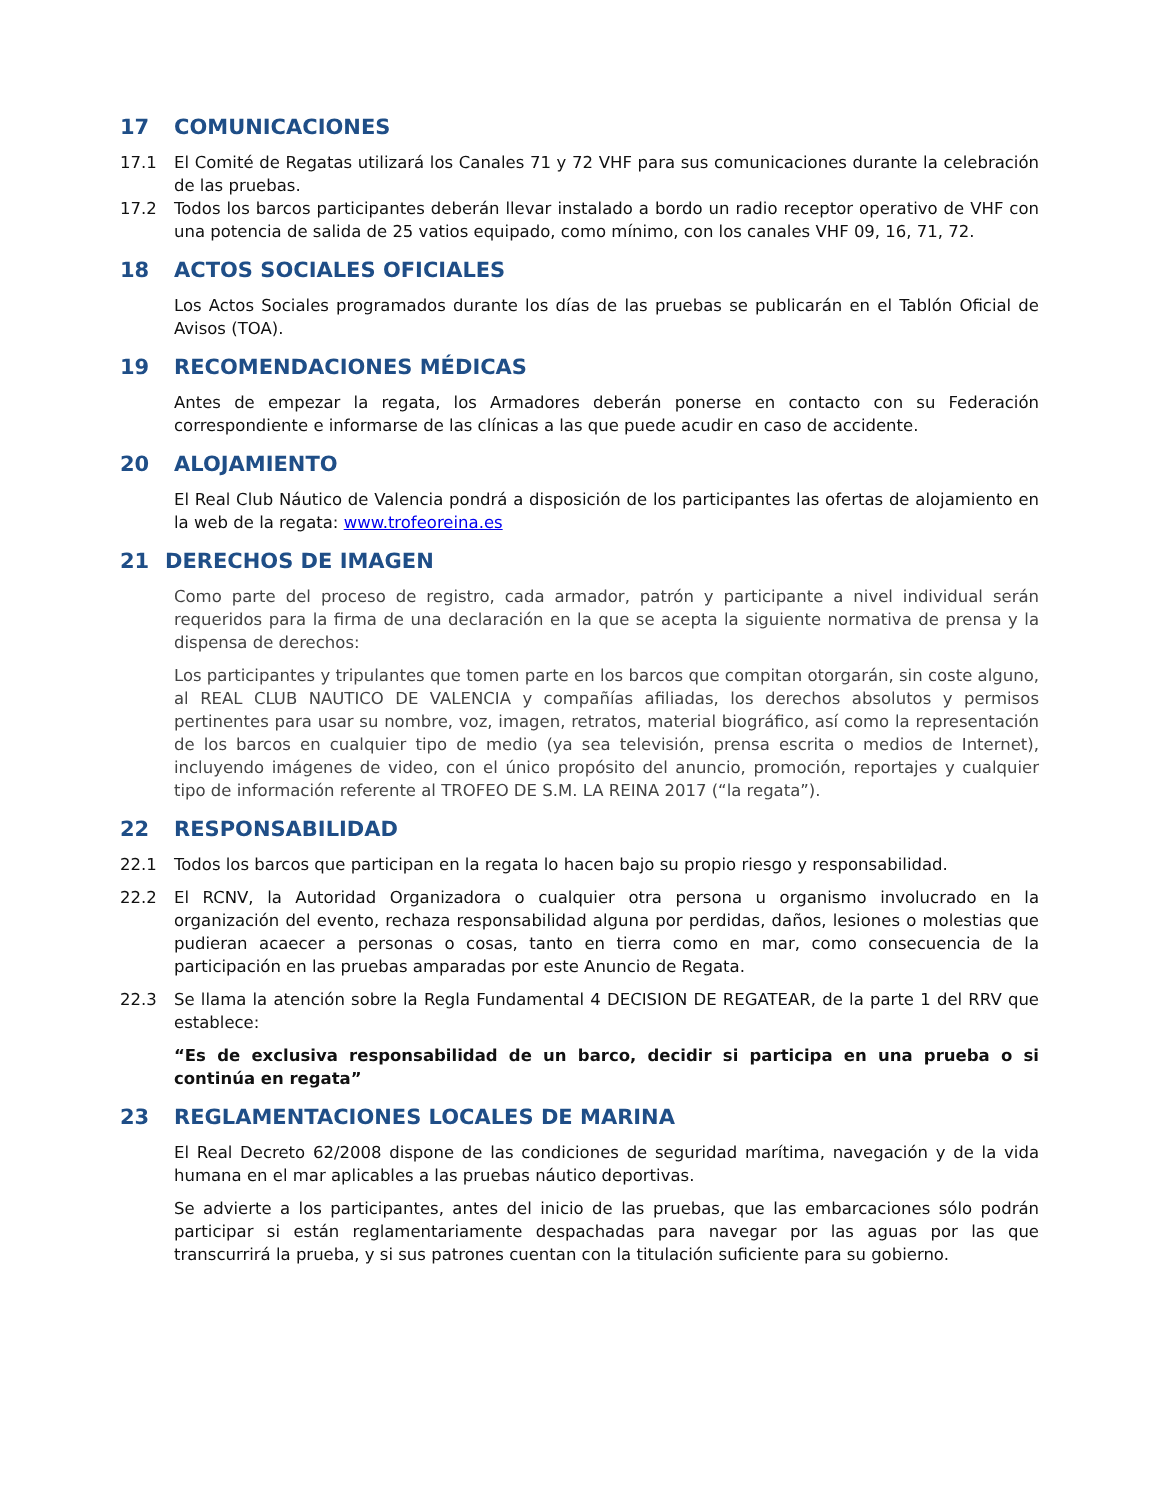17 COMUNICACIONES
17.1 El Comité de Regatas utilizará los Canales 71 y 72 VHF para sus comunicaciones durante la celebración de las pruebas.
17.2 Todos los barcos participantes deberán llevar instalado a bordo un radio receptor operativo de VHF con una potencia de salida de 25 vatios equipado, como mínimo, con los canales VHF 09, 16, 71, 72.
18 ACTOS SOCIALES OFICIALES
Los Actos Sociales programados durante los días de las pruebas se publicarán en el Tablón Oficial de Avisos (TOA).
19 RECOMENDACIONES MÉDICAS
Antes de empezar la regata, los Armadores deberán ponerse en contacto con su Federación correspondiente e informarse de las clínicas a las que puede acudir en caso de accidente.
20 ALOJAMIENTO
El Real Club Náutico de Valencia pondrá a disposición de los participantes las ofertas de alojamiento en la web de la regata: www.trofeoreina.es
21 DERECHOS DE IMAGEN
Como parte del proceso de registro, cada armador, patrón y participante a nivel individual serán requeridos para la firma de una declaración en la que se acepta la siguiente normativa de prensa y la dispensa de derechos:
Los participantes y tripulantes que tomen parte en los barcos que compitan otorgarán, sin coste alguno, al REAL CLUB NAUTICO DE VALENCIA y compañías afiliadas, los derechos absolutos y permisos pertinentes para usar su nombre, voz, imagen, retratos, material biográfico, así como la representación de los barcos en cualquier tipo de medio (ya sea televisión, prensa escrita o medios de Internet), incluyendo imágenes de video, con el único propósito del anuncio, promoción, reportajes y cualquier tipo de información referente al TROFEO DE S.M. LA REINA 2017 (“la regata”).
22 RESPONSABILIDAD
22.1 Todos los barcos que participan en la regata lo hacen bajo su propio riesgo y responsabilidad.
22.2 El RCNV, la Autoridad Organizadora o cualquier otra persona u organismo involucrado en la organización del evento, rechaza responsabilidad alguna por perdidas, daños, lesiones o molestias que pudieran acaecer a personas o cosas, tanto en tierra como en mar, como consecuencia de la participación en las pruebas amparadas por este Anuncio de Regata.
22.3 Se llama la atención sobre la Regla Fundamental 4 DECISION DE REGATEAR, de la parte 1 del RRV que establece:
“Es de exclusiva responsabilidad de un barco, decidir si participa en una prueba o si continúa en regata”
23 REGLAMENTACIONES LOCALES DE MARINA
El Real Decreto 62/2008 dispone de las condiciones de seguridad marítima, navegación y de la vida humana en el mar aplicables a las pruebas náutico deportivas.
Se advierte a los participantes, antes del inicio de las pruebas, que las embarcaciones sólo podrán participar si están reglamentariamente despachadas para navegar por las aguas por las que transcurrirá la prueba, y si sus patrones cuentan con la titulación suficiente para su gobierno.